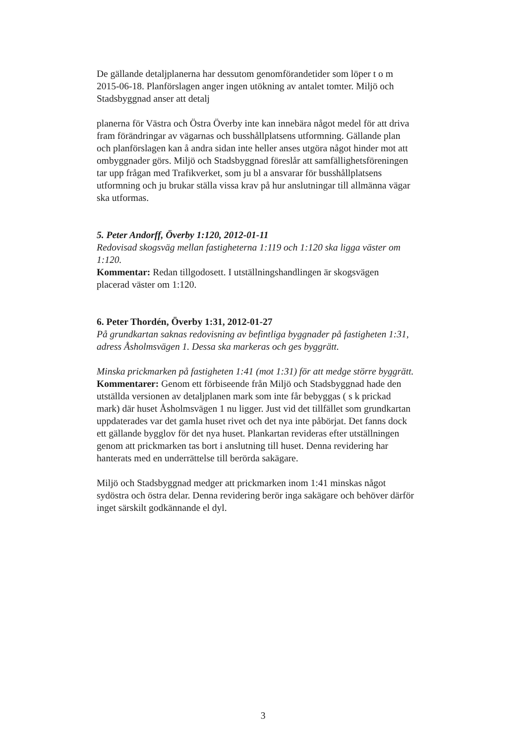De gällande detaljplanerna har dessutom genomförandetider som löper t o m 2015-06-18. Planförslagen anger ingen utökning av antalet tomter. Miljö och Stadsbyggnad anser att detalj
planerna för Västra och Östra Överby inte kan innebära något medel för att driva fram förändringar av vägarnas och busshållplatsens utformning. Gällande plan och planförslagen kan å andra sidan inte heller anses utgöra något hinder mot att ombyggnader görs. Miljö och Stadsbyggnad föreslår att samfällighetsföreningen tar upp frågan med Trafikverket, som ju bl a ansvarar för busshållplatsens utformning och ju brukar ställa vissa krav på hur anslutningar till allmänna vägar ska utformas.
5. Peter Andorff, Överby 1:120, 2012-01-11
Redovisad skogsväg mellan fastigheterna 1:119 och 1:120 ska ligga väster om 1:120.
Kommentar: Redan tillgodosett. I utställningshandlingen är skogsvägen placerad väster om 1:120.
6. Peter Thordén, Överby 1:31, 2012-01-27
På grundkartan saknas redovisning av befintliga byggnader på fastigheten 1:31, adress Åsholmsvägen 1. Dessa ska markeras och ges byggrätt.
Minska prickmarken på fastigheten 1:41 (mot 1:31) för att medge större byggrätt.
Kommentarer: Genom ett förbiseende från Miljö och Stadsbyggnad hade den utställda versionen av detaljplanen mark som inte får bebyggas ( s k prickad mark) där huset Åsholmsvägen 1 nu ligger. Just vid det tillfället som grundkartan uppdaterades var det gamla huset rivet och det nya inte påbörjat. Det fanns dock ett gällande bygglov för det nya huset. Plankartan revideras efter utställningen genom att prickmarken tas bort i anslutning till huset. Denna revidering har hanterats med en underrättelse till berörda sakägare.
Miljö och Stadsbyggnad medger att prickmarken inom 1:41 minskas något sydöstra och östra delar. Denna revidering berör inga sakägare och behöver därför inget särskilt godkännande el dyl.
3